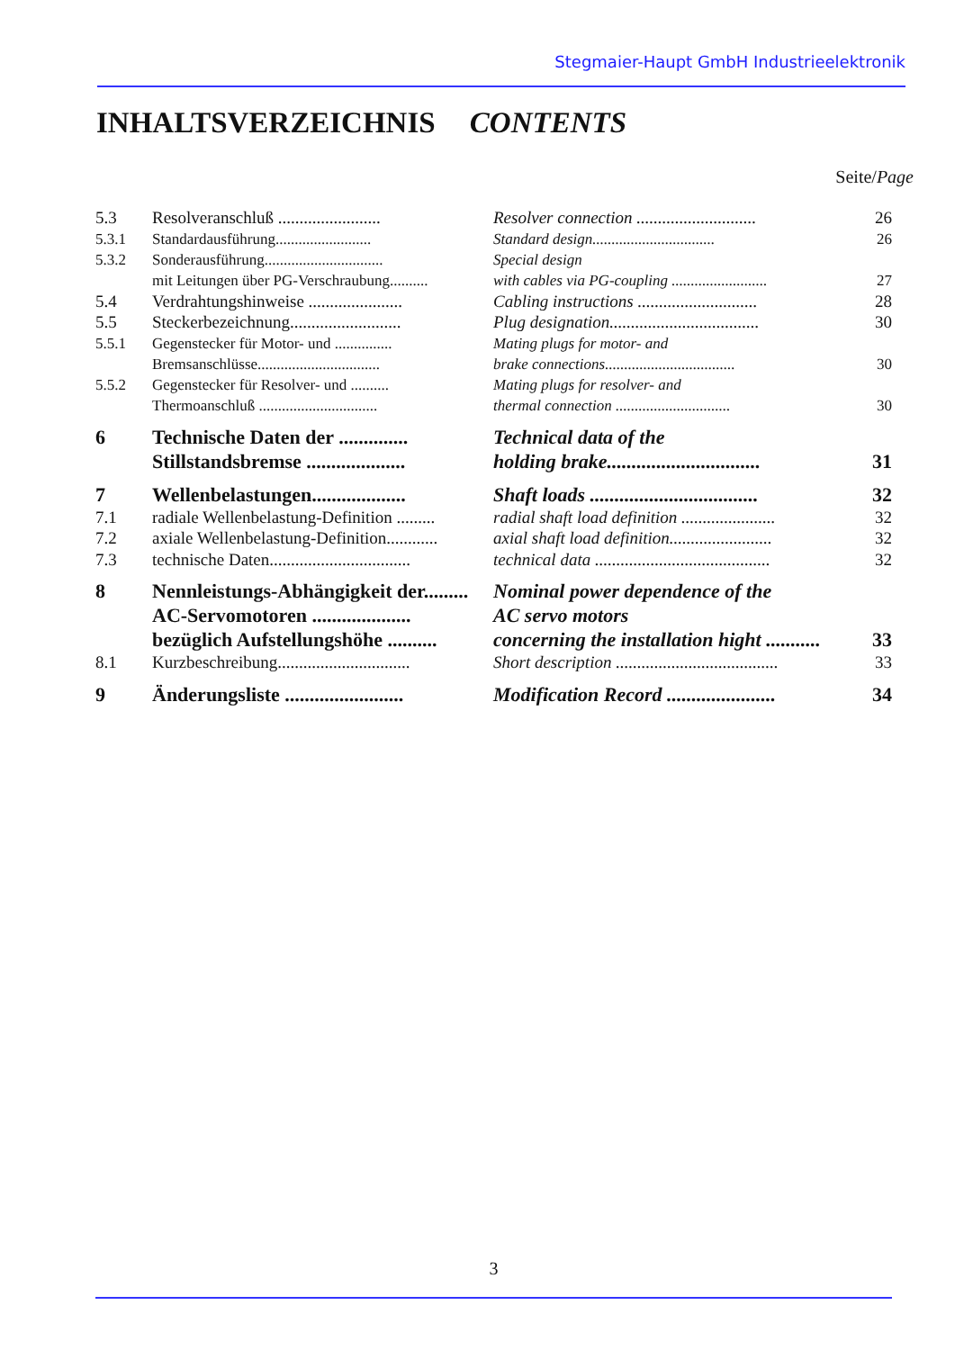Stegmaier-Haupt GmbH Industrieelektronik
INHALTSVERZEICHNIS CONTENTS
Seite/Page
| 5.3 | Resolveranschluß ........................ | Resolver connection ............................ | 26 |
| 5.3.1 | Standardausführung......................... | Standard design................................ | 26 |
| 5.3.2 | Sonderausführung............................... | Special design | |
| | mit Leitungen über PG-Verschraubung.......... | with cables via PG-coupling ......................... | 27 |
| 5.4 | Verdrahtungshinweise ...................... | Cabling instructions ............................ | 28 |
| 5.5 | Steckerbezeichnung.......................... | Plug designation................................... | 30 |
| 5.5.1 | Gegenstecker für Motor- und ............... | Mating plugs for motor- and | |
| | Bremsanschlüsse................................ | brake connections.................................. | 30 |
| 5.5.2 | Gegenstecker für Resolver- und .......... | Mating plugs for resolver- and | |
| | Thermoanschluß ............................... | thermal connection .............................. | 30 |
| 6 | Technische Daten der .............. | Technical data of the | |
| | Stillstandsbremse .................... | holding brake............................... | 31 |
| 7 | Wellenbelastungen................... | Shaft loads .................................. | 32 |
| 7.1 | radiale Wellenbelastung-Definition ......... | radial shaft load definition ...................... | 32 |
| 7.2 | axiale Wellenbelastung-Definition............ | axial shaft load definition........................ | 32 |
| 7.3 | technische Daten................................. | technical data ......................................... | 32 |
| 8 | Nennleistungs-Abhängigkeit der......... | Nominal power dependence of the | |
| | AC-Servomotoren .................... | AC servo motors | |
| | bezüglich Aufstellungshöhe .......... | concerning the installation hight ........... | 33 |
| 8.1 | Kurzbeschreibung............................... | Short description ...................................... | 33 |
| 9 | Änderungsliste ........................ | Modification Record ...................... | 34 |
3